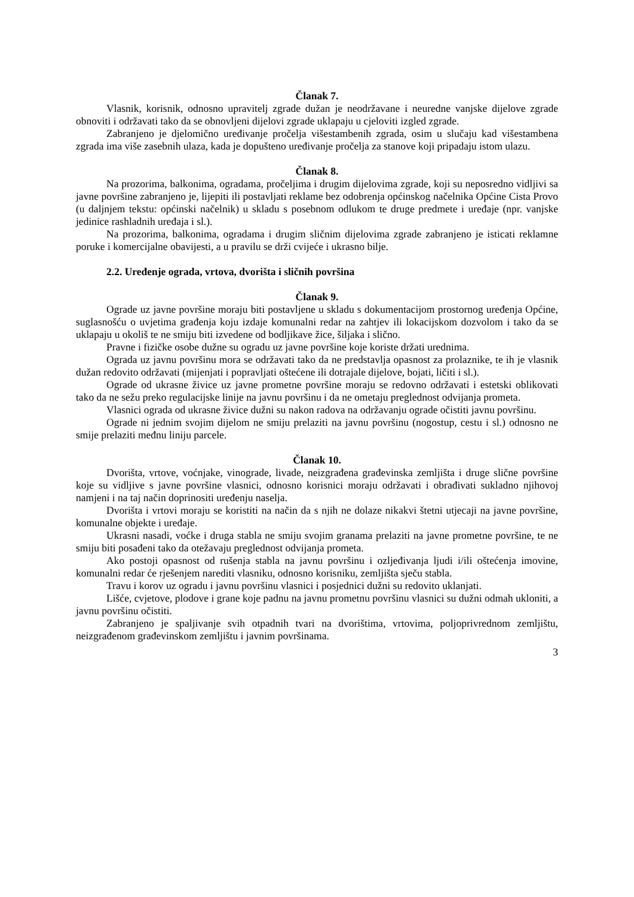Članak 7.
Vlasnik, korisnik, odnosno upravitelj zgrade dužan je neodržavane i neuredne vanjske dijelove zgrade obnoviti i održavati tako da se obnovljeni dijelovi zgrade uklapaju u cjeloviti izgled zgrade.
Zabranjeno je djelomično uređivanje pročelja višestambenih zgrada, osim u slučaju kad višestambena zgrada ima više zasebnih ulaza, kada je dopušteno uređivanje pročelja za stanove koji pripadaju istom ulazu.
Članak 8.
Na prozorima, balkonima, ogradama, pročeljima i drugim dijelovima zgrade, koji su neposredno vidljivi sa javne površine zabranjeno je, lijepiti ili postavljati reklame bez odobrenja općinskog načelnika Općine Cista Provo (u daljnjem tekstu: općinski načelnik) u skladu s posebnom odlukom te druge predmete i uređaje (npr. vanjske jedinice rashladnih uređaja i sl.).
Na prozorima, balkonima, ogradama i drugim sličnim dijelovima zgrade zabranjeno je isticati reklamne poruke i komercijalne obavijesti, a u pravilu se drži cvijeće i ukrasno bilje.
2.2. Uređenje ograda, vrtova, dvorišta i sličnih površina
Članak 9.
Ograde uz javne površine moraju biti postavljene u skladu s dokumentacijom prostornog uređenja Općine, suglasnošću o uvjetima građenja koju izdaje komunalni redar na zahtjev ili lokacijskom dozvolom i tako da se uklapaju u okoliš te ne smiju biti izvedene od bodljikave žice, šiljaka i slično.
Pravne i fizičke osobe dužne su ogradu uz javne površine koje koriste držati urednima.
Ograda uz javnu površinu mora se održavati tako da ne predstavlja opasnost za prolaznike, te ih je vlasnik dužan redovito održavati (mijenjati i popravljati oštećene ili dotrajale dijelove, bojati, ličiti i sl.).
Ograde od ukrasne živice uz javne prometne površine moraju se redovno održavati i estetski oblikovati tako da ne sežu preko regulacijske linije na javnu površinu i da ne ometaju preglednost odvijanja prometa.
Vlasnici ograda od ukrasne živice dužni su nakon radova na održavanju ograde očistiti javnu površinu.
Ograde ni jednim svojim dijelom ne smiju prelaziti na javnu površinu (nogostup, cestu i sl.) odnosno ne smije prelaziti međnu liniju parcele.
Članak 10.
Dvorišta, vrtove, voćnjake, vinograde, livade, neizgrađena građevinska zemljišta i druge slične površine koje su vidljive s javne površine vlasnici, odnosno korisnici moraju održavati i obrađivati sukladno njihovoj namjeni i na taj način doprinositi uređenju naselja.
Dvorišta i vrtovi moraju se koristiti na način da s njih ne dolaze nikakvi štetni utjecaji na javne površine, komunalne objekte i uređaje.
Ukrasni nasadi, voćke i druga stabla ne smiju svojim granama prelaziti na javne prometne površine, te ne smiju biti posađeni tako da otežavaju preglednost odvijanja prometa.
Ako postoji opasnost od rušenja stabla na javnu površinu i ozljeđivanja ljudi i/ili oštećenja imovine, komunalni redar će rješenjem narediti vlasniku, odnosno korisniku, zemljišta sječu stabla.
Travu i korov uz ogradu i javnu površinu vlasnici i posjednici dužni su redovito uklanjati.
Lišće, cvjetove, plodove i grane koje padnu na javnu prometnu površinu vlasnici su dužni odmah ukloniti, a javnu površinu očistiti.
Zabranjeno je spaljivanje svih otpadnih tvari na dvorištima, vrtovima, poljoprivrednom zemljištu, neizgrađenom građevinskom zemljištu i javnim površinama.
3